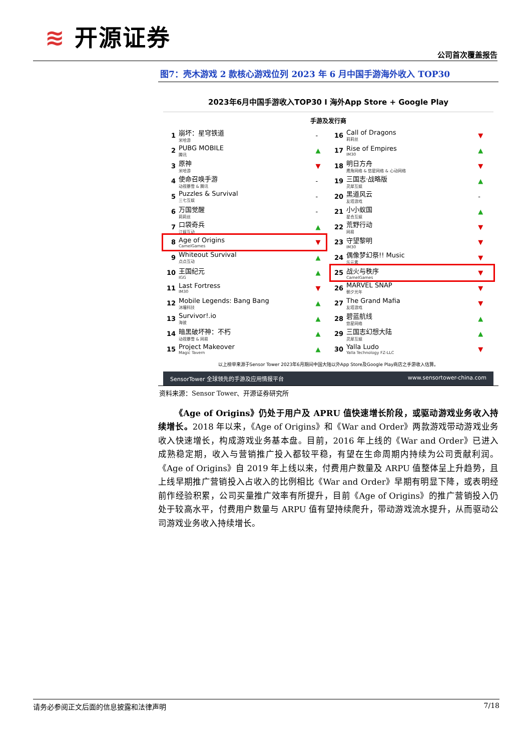≋ 开源证券
公司首次覆盖报告
图7：壳木游戏 2 款核心游戏位列 2023 年 6 月中国手游海外收入 TOP30
2023年6月中国手游收入TOP30 I 海外App Store + Google Play
手游及发行商
| 1 | 崩坏：星穹铁道 米哈游 | - |
| 2 | PUBG MOBILE 腾讯 | ▲ |
| 3 | 原神 米哈游 | ▼ |
| 4 | 使命召唤手游 动视暴雪 & 腾讯 | - |
| 5 | Puzzles & Survival 三七互娱 | - |
| 6 | 万国觉醒 莉莉丝 | - |
| 7 | 口袋奇兵 江娱互动 | ▲ |
| 8 | Age of Origins CamelGames | ▼ |
| 9 | Whiteout Survival 点点互动 | ▲ |
| 10 | 王国纪元 IGG | ▲ |
| 11 | Last Fortress IM30 | ▼ |
| 12 | Mobile Legends: Bang Bang 沐瞳科技 | ▲ |
| 13 | Survivor!.io 海彼 | ▲ |
| 14 | 暗黑破坏神：不朽 动视暴雪 & 网易 | ▲ |
| 15 | Project Makeover Magic Tavern | ▲ |
| 16 | Call of Dragons 莉莉丝 | ▼ |
| 17 | Rise of Empires IM30 | ▲ |
| 18 | 明日方舟 鹰角网络 & 悠星网络 & 心动网络 | ▼ |
| 19 | 三国志·战略版 灵犀互娱 | ▲ |
| 20 | 黑道风云 友塔游戏 | - |
| 21 | 小小蚁国 星合互娱 | ▲ |
| 22 | 荒野行动 网易 | ▼ |
| 23 | 守望黎明 IM30 | ▼ |
| 24 | 偶像梦幻祭!! Music 乐元素 | ▼ |
| 25 | 战火与秩序 CamelGames | ▼ |
| 26 | MARVEL SNAP 朝夕光年 | ▼ |
| 27 | The Grand Mafia 友塔游戏 | ▼ |
| 28 | 碧蓝航线 悠星网络 | ▲ |
| 29 | 三国志幻想大陆 灵犀互娱 | ▲ |
| 30 | Yalla Ludo Yalla Technology FZ-LLC | ▼ |
以上榜单来源于Sensor Tower 2023年6月期间中国大陆以外App Store及Google Play商店之手游收入估算。
SensorTower 全球领先的手游及应用情报平台 www.sensortower-china.com
资料来源：Sensor Tower、开源证券研究所
《Age of Origins》仍处于用户及 APRU 值快速增长阶段，或驱动游戏业务收入持续增长。2018 年以来，《Age of Origins》和《War and Order》两款游戏带动游戏业务收入快速增长，构成游戏业务基本盘。目前，2016 年上线的《War and Order》已进入成熟稳定期，收入与营销推广投入都较平稳，有望在生命周期内持续为公司贡献利润。《Age of Origins》自 2019 年上线以来，付费用户数量及 ARPU 值整体呈上升趋势，且上线早期推广营销投入占收入的比例相比《War and Order》早期有明显下降，或表明经前作经验积累，公司买量推广效率有所提升，目前《Age of Origins》的推广营销投入仍处于较高水平，付费用户数量与 ARPU 值有望持续爬升，带动游戏流水提升，从而驱动公司游戏业务收入持续增长。
请务必参阅正文后面的信息披露和法律声明 7/18